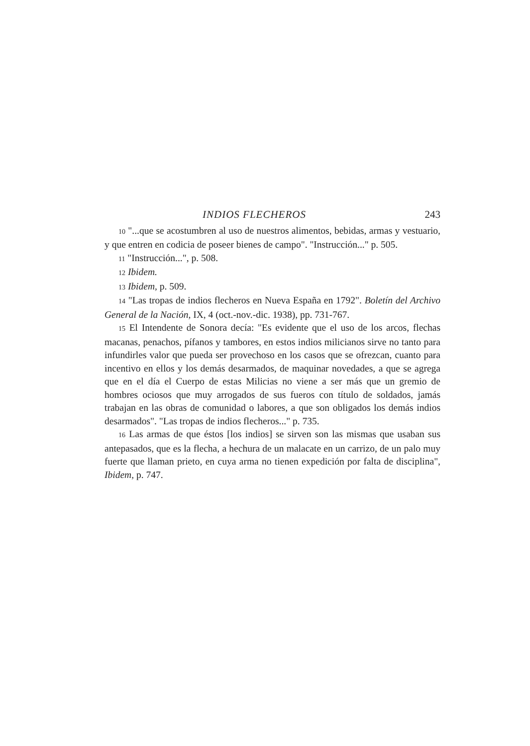INDIOS FLECHEROS 243
10 "...que se acostumbren al uso de nuestros alimentos, bebidas, armas y vestuario, y que entren en codicia de poseer bienes de campo". "Instrucción..." p. 505.
11 "Instrucción...", p. 508.
12 Ibidem.
13 Ibidem, p. 509.
14 "Las tropas de indios flecheros en Nueva España en 1792". Boletín del Archivo General de la Nación, IX, 4 (oct.-nov.-dic. 1938), pp. 731-767.
15 El Intendente de Sonora decía: "Es evidente que el uso de los arcos, flechas macanas, penachos, pífanos y tambores, en estos indios milicianos sirve no tanto para infundirles valor que pueda ser provechoso en los casos que se ofrezcan, cuanto para incentivo en ellos y los demás desarmados, de maquinar novedades, a que se agrega que en el día el Cuerpo de estas Milicias no viene a ser más que un gremio de hombres ociosos que muy arrogados de sus fueros con título de soldados, jamás trabajan en las obras de comunidad o labores, a que son obligados los demás indios desarmados". "Las tropas de indios flecheros..." p. 735.
16 Las armas de que éstos [los indios] se sirven son las mismas que usaban sus antepasados, que es la flecha, a hechura de un malacate en un carrizo, de un palo muy fuerte que llaman prieto, en cuya arma no tienen expedición por falta de disciplina", Ibidem, p. 747.